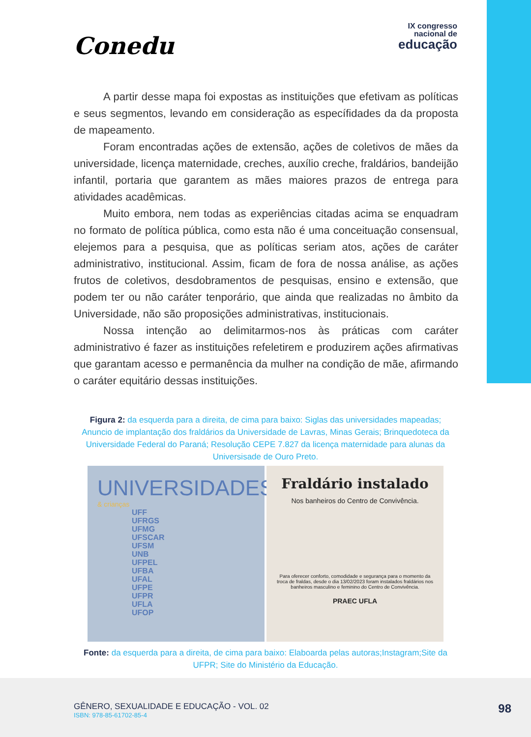Conedu
IX congresso
nacional de
educação
A partir desse mapa foi expostas as instituições que efetivam as políticas e seus segmentos, levando em consideração as específidades da da proposta de mapeamento.
Foram encontradas ações de extensão, ações de coletivos de mães da universidade, licença maternidade, creches, auxílio creche, fraldários, bandeijão infantil, portaria que garantem as mães maiores prazos de entrega para atividades acadêmicas.
Muito embora, nem todas as experiências citadas acima se enquadram no formato de política pública, como esta não é uma conceituação consensual, elejemos para a pesquisa, que as políticas seriam atos, ações de caráter administrativo, institucional. Assim, ficam de fora de nossa análise, as ações frutos de coletivos, desdobramentos de pesquisas, ensino e extensão, que podem ter ou não caráter tenporário, que ainda que realizadas no âmbito da Universidade, não são proposições administrativas, institucionais.
Nossa intenção ao delimitarmos-nos às práticas com caráter administrativo é fazer as instituições refeletirem e produzirem ações afirmativas que garantam acesso e permanência da mulher na condição de mãe, afirmando o caráter equitário dessas instituições.
Figura 2: da esquerda para a direita, de cima para baixo: Siglas das universidades mapeadas; Anuncio de implantação dos fraldários da Universidade de Lavras, Minas Gerais; Brinquedoteca da Universidade Federal do Paraná; Resolução CEPE 7.827 da licença maternidade para alunas da Universisade de Ouro Preto.
UNIVERSIDADES
& crianças
UFF
UFRGS
UFMG
UFSCAR
UFSM
UNB
UFPEL
UFBA
UFAL
UFPE
UFPR
UFLA
UFOP
Fraldário instalado
Nos banheiros do Centro de Convivência.
Para oferecer conforto, comodidade e segurança para o momento da troca de fraldas, desde o dia 13/02/2023 foram instalados fraldários nos banheiros masculino e feminino do Centro de Convivência.
PRAEC UFLA
Fonte: da esquerda para a direita, de cima para baixo: Elaboarda pelas autoras;Instagram;Site da UFPR; Site do Ministério da Educação.
GÊNERO, SEXUALIDADE E EDUCAÇÃO - VOL. 02
ISBN: 978-85-61702-85-4
98